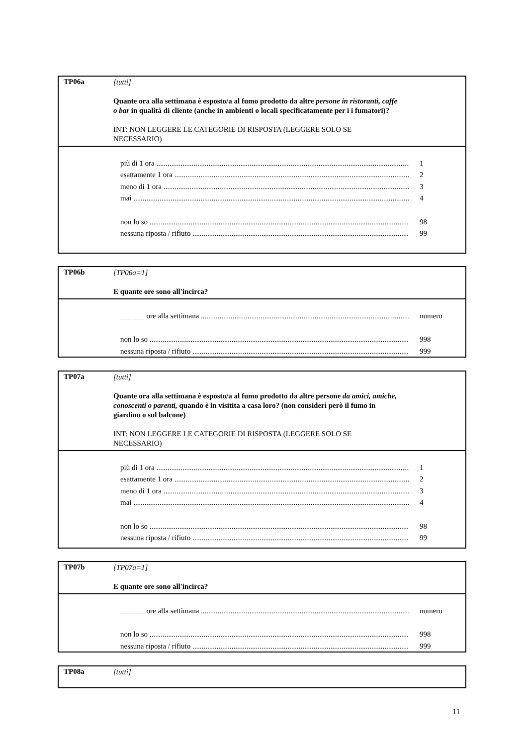TP06a
[tutti]
Quante ora alla settimana è esposto/a al fumo prodotto da altre persone in ristoranti, caffe o bar in qualità di cliente (anche in ambienti o locali specificatamente per i i fumatori)?
INT: NON LEGGERE LE CATEGORIE DI RISPOSTA (LEGGERE SOLO SE NECESSARIO)
più di 1 ora 1
esattamente 1 ora 2
meno di 1 ora 3
mai 4
non lo so 98
nessuna riposta / rifiuto 99
TP06b
[TP06a=1]
E quante ore sono all'incirca?
___ ___ ore alla settimana numero
non lo so 998
nessuna riposta / rifiuto 999
TP07a
[tutti]
Quante ora alla settimana è esposto/a al fumo prodotto da altre persone da amici, amiche, conoscenti o parenti, quando è in visitita a casa loro? (non considerì però il fumo in giardino o sul balcone)
INT: NON LEGGERE LE CATEGORIE DI RISPOSTA (LEGGERE SOLO SE NECESSARIO)
più di 1 ora 1
esattamente 1 ora 2
meno di 1 ora 3
mai 4
non lo so 98
nessuna riposta / rifiuto 99
TP07b
[TP07a=1]
E quante ore sono all'incirca?
___ ___ ore alla settimana numero
non lo so 998
nessuna riposta / rifiuto 999
TP08a
[tutti]
11